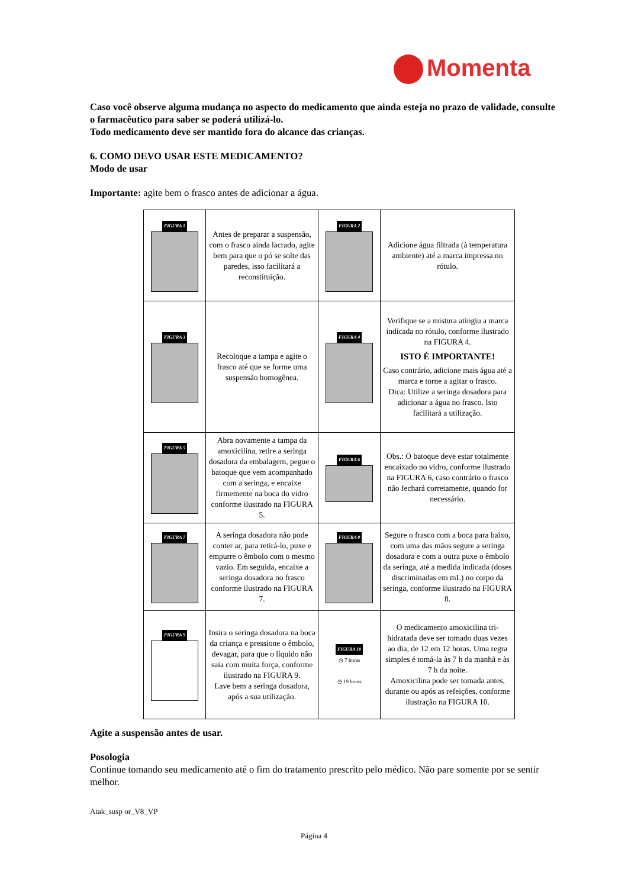Momenta
Caso você observe alguma mudança no aspecto do medicamento que ainda esteja no prazo de validade, consulte o farmacêutico para saber se poderá utilizá-lo.
Todo medicamento deve ser mantido fora do alcance das crianças.
6. COMO DEVO USAR ESTE MEDICAMENTO?
Modo de usar
Importante: agite bem o frasco antes de adicionar a água.
| FIGURA 1 | Antes de preparar a suspensão, com o frasco ainda lacrado, agite bem para que o pó se solte das paredes, isso facilitará a reconstituição. | FIGURA 2 | Adicione água filtrada (à temperatura ambiente) até a marca impressa no rótulo. |
| FIGURA 3 | Recoloque a tampa e agite o frasco até que se forme uma suspensão homogênea. | FIGURA 4 | Verifique se a mistura atingiu a marca indicada no rótulo, conforme ilustrado na FIGURA 4. ISTO É IMPORTANTE! Caso contrário, adicione mais água até a marca e torne a agitar o frasco. Dica: Utilize a seringa dosadora para adicionar a água no frasco. Isto facilitará a utilização. |
| FIGURA 5 | Abra novamente a tampa da amoxicilina, retire a seringa dosadora da embalagem, pegue o batoque que vem acompanhado com a seringa, e encaixe firmemente na boca do vidro conforme ilustrado na FIGURA 5. | FIGURA 6 | Obs.: O batoque deve estar totalmente encaixado no vidro, conforme ilustrado na FIGURA 6, caso contrário o frasco não fechará corretamente, quando for necessário. |
| FIGURA 7 | A seringa dosadora não pode conter ar, para retirá-lo, puxe e empurre o êmbolo com o mesmo vazio. Em seguida, encaixe a seringa dosadora no frasco conforme ilustrado na FIGURA 7. | FIGURA 8 | Segure o frasco com a boca para baixo, com uma das mãos segure a seringa dosadora e com a outra puxe o êmbolo da seringa, até a medida indicada (doses discriminadas em mL) no corpo da seringa, conforme ilustrado na FIGURA 8. |
| FIGURA 9 | Insira o seringa dosadora na boca da criança e pressione o êmbolo, devagar, para que o líquido não saia com muita força, conforme ilustrado na FIGURA 9. Lave bem a seringa dosadora, após a sua utilização. | FIGURA 10 ◷ 7 horas ◷ 19 horas | O medicamento amoxicilina tri-hidratada deve ser tomado duas vezes ao dia, de 12 em 12 horas. Uma regra simples é tomá-la às 7 h da manhã e às 7 h da noite. Amoxicilina pode ser tomada antes, durante ou após as refeições, conforme ilustração na FIGURA 10. |
Agite a suspensão antes de usar.
Posologia
Continue tomando seu medicamento até o fim do tratamento prescrito pelo médico. Não pare somente por se sentir melhor.
Atak_susp or_V8_VP
Página 4